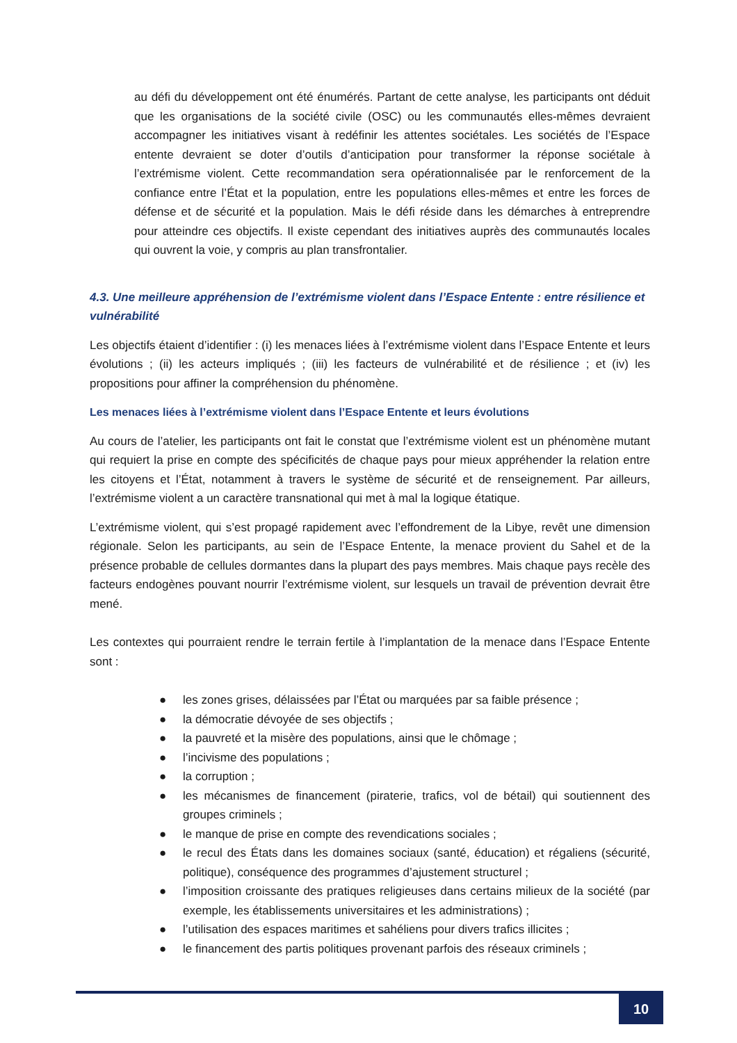au défi du développement ont été énumérés. Partant de cette analyse, les participants ont déduit que les organisations de la société civile (OSC) ou les communautés elles-mêmes devraient accompagner les initiatives visant à redéfinir les attentes sociétales. Les sociétés de l’Espace entente devraient se doter d’outils d’anticipation pour transformer la réponse sociétale à l’extrémisme violent. Cette recommandation sera opérationnalisée par le renforcement de la confiance entre l’État et la population, entre les populations elles-mêmes et entre les forces de défense et de sécurité et la population. Mais le défi réside dans les démarches à entreprendre pour atteindre ces objectifs. Il existe cependant des initiatives auprès des communautés locales qui ouvrent la voie, y compris au plan transfrontalier.
4.3. Une meilleure appréhension de l’extrémisme violent dans l’Espace Entente : entre résilience et vulnérabilité
Les objectifs étaient d’identifier : (i) les menaces liées à l’extrémisme violent dans l’Espace Entente et leurs évolutions ; (ii) les acteurs impliqués ; (iii) les facteurs de vulnérabilité et de résilience ; et (iv) les propositions pour affiner la compréhension du phénomène.
Les menaces liées à l’extrémisme violent dans l’Espace Entente et leurs évolutions
Au cours de l’atelier, les participants ont fait le constat que l’extrémisme violent est un phénomène mutant qui requiert la prise en compte des spécificités de chaque pays pour mieux appréhender la relation entre les citoyens et l’État, notamment à travers le système de sécurité et de renseignement. Par ailleurs, l’extrémisme violent a un caractère transnational qui met à mal la logique étatique.
L’extrémisme violent, qui s’est propagé rapidement avec l’effondrement de la Libye, revêt une dimension régionale. Selon les participants, au sein de l’Espace Entente, la menace provient du Sahel et de la présence probable de cellules dormantes dans la plupart des pays membres. Mais chaque pays recèle des facteurs endogènes pouvant nourrir l’extrémisme violent, sur lesquels un travail de prévention devrait être mené.
Les contextes qui pourraient rendre le terrain fertile à l’implantation de la menace dans l’Espace Entente sont :
● les zones grises, délaissées par l’État ou marquées par sa faible présence ;
● la démocratie dévoyée de ses objectifs ;
● la pauvreté et la misère des populations, ainsi que le chômage ;
● l’incivisme des populations ;
● la corruption ;
● les mécanismes de financement (piraterie, trafics, vol de bétail) qui soutiennent des groupes criminels ;
● le manque de prise en compte des revendications sociales ;
● le recul des États dans les domaines sociaux (santé, éducation) et régaliens (sécurité, politique), conséquence des programmes d’ajustement structurel ;
● l’imposition croissante des pratiques religieuses dans certains milieux de la société (par exemple, les établissements universitaires et les administrations) ;
● l’utilisation des espaces maritimes et sahéliens pour divers trafics illicites ;
● le financement des partis politiques provenant parfois des réseaux criminels ;
10